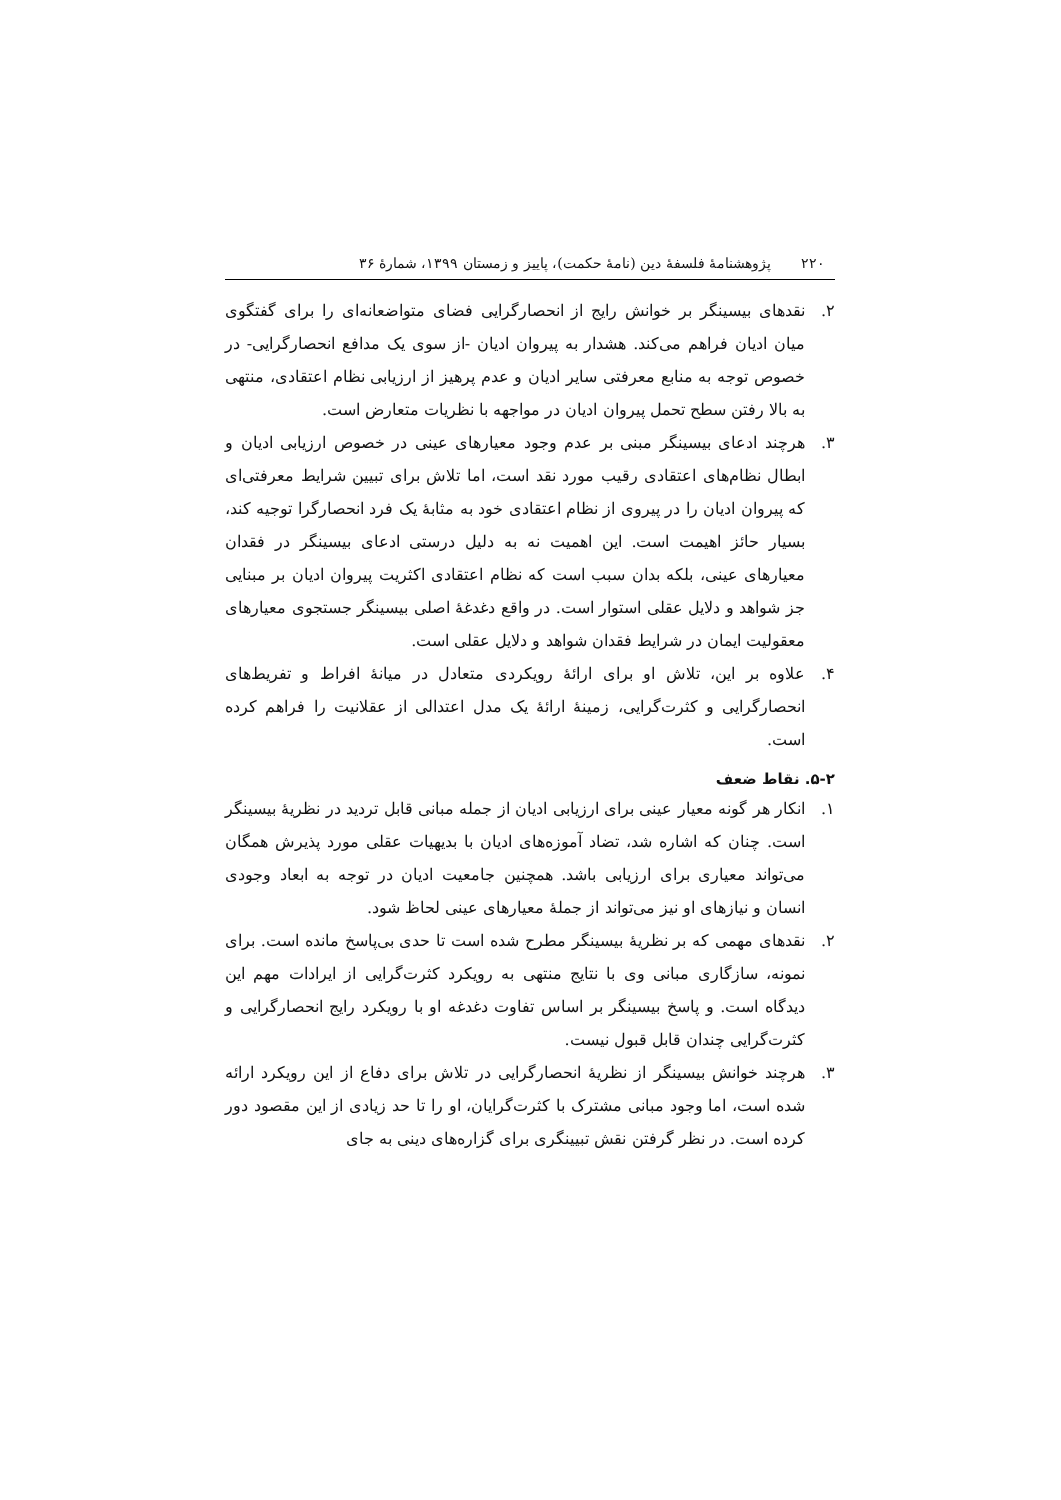۲۲۰ پژوهشنامهٔ فلسفهٔ دین (نامهٔ حکمت)، پاییز و زمستان ۱۳۹۹، شمارهٔ ۳۶
۲. نقدهای بیسینگر بر خوانش رایج از انحصارگرایی فضای متواضعانه‌ای را برای گفتگوی میان ادیان فراهم می‌کند. هشدار به پیروان ادیان -از سوی یک مدافع انحصارگرایی- در خصوص توجه به منابع معرفتی سایر ادیان و عدم پرهیز از ارزیابی نظام اعتقادی، منتهی به بالا رفتن سطح تحمل پیروان ادیان در مواجهه با نظریات متعارض است.
۳. هرچند ادعای بیسینگر مبنی بر عدم وجود معیارهای عینی در خصوص ارزیابی ادیان و ابطال نظام‌های اعتقادی رقیب مورد نقد است، اما تلاش برای تبیین شرایط معرفتی‌ای که پیروان ادیان را در پیروی از نظام اعتقادی خود به مثابهٔ یک فرد انحصارگرا توجیه کند، بسیار حائز اهیمت است. این اهمیت نه به دلیل درستی ادعای بیسینگر در فقدان معیارهای عینی، بلکه بدان سبب است که نظام اعتقادی اکثریت پیروان ادیان بر مبنایی جز شواهد و دلایل عقلی استوار است. در واقع دغدغهٔ اصلی بیسینگر جستجوی معیارهای معقولیت ایمان در شرایط فقدان شواهد و دلایل عقلی است.
۴. علاوه بر این، تلاش او برای ارائهٔ رویکردی متعادل در میانهٔ افراط و تفریط‌های انحصارگرایی و کثرت‌گرایی، زمینهٔ ارائهٔ یک مدل اعتدالی از عقلانیت را فراهم کرده است.
۵-۲. نقاط ضعف
۱. انکار هر گونه معیار عینی برای ارزیابی ادیان از جمله مبانی قابل تردید در نظریهٔ بیسینگر است. چنان که اشاره شد، تضاد آموزه‌های ادیان با بدیهیات عقلی مورد پذیرش همگان می‌تواند معیاری برای ارزیابی باشد. همچنین جامعیت ادیان در توجه به ابعاد وجودی انسان و نیازهای او نیز می‌تواند از جملهٔ معیارهای عینی لحاظ شود.
۲. نقدهای مهمی که بر نظریهٔ بیسینگر مطرح شده است تا حدی بی‌پاسخ مانده است. برای نمونه، سازگاری مبانی وی با نتایج منتهی به رویکرد کثرت‌گرایی از ایرادات مهم این دیدگاه است. و پاسخ بیسینگر بر اساس تفاوت دغدغه او با رویکرد رایج انحصارگرایی و کثرت‌گرایی چندان قابل قبول نیست.
۳. هرچند خوانش بیسینگر از نظریهٔ انحصارگرایی در تلاش برای دفاع از این رویکرد ارائه شده است، اما وجود مبانی مشترک با کثرت‌گرایان، او را تا حد زیادی از این مقصود دور کرده است. در نظر گرفتن نقش تبیینگری برای گزاره‌های دینی به جای